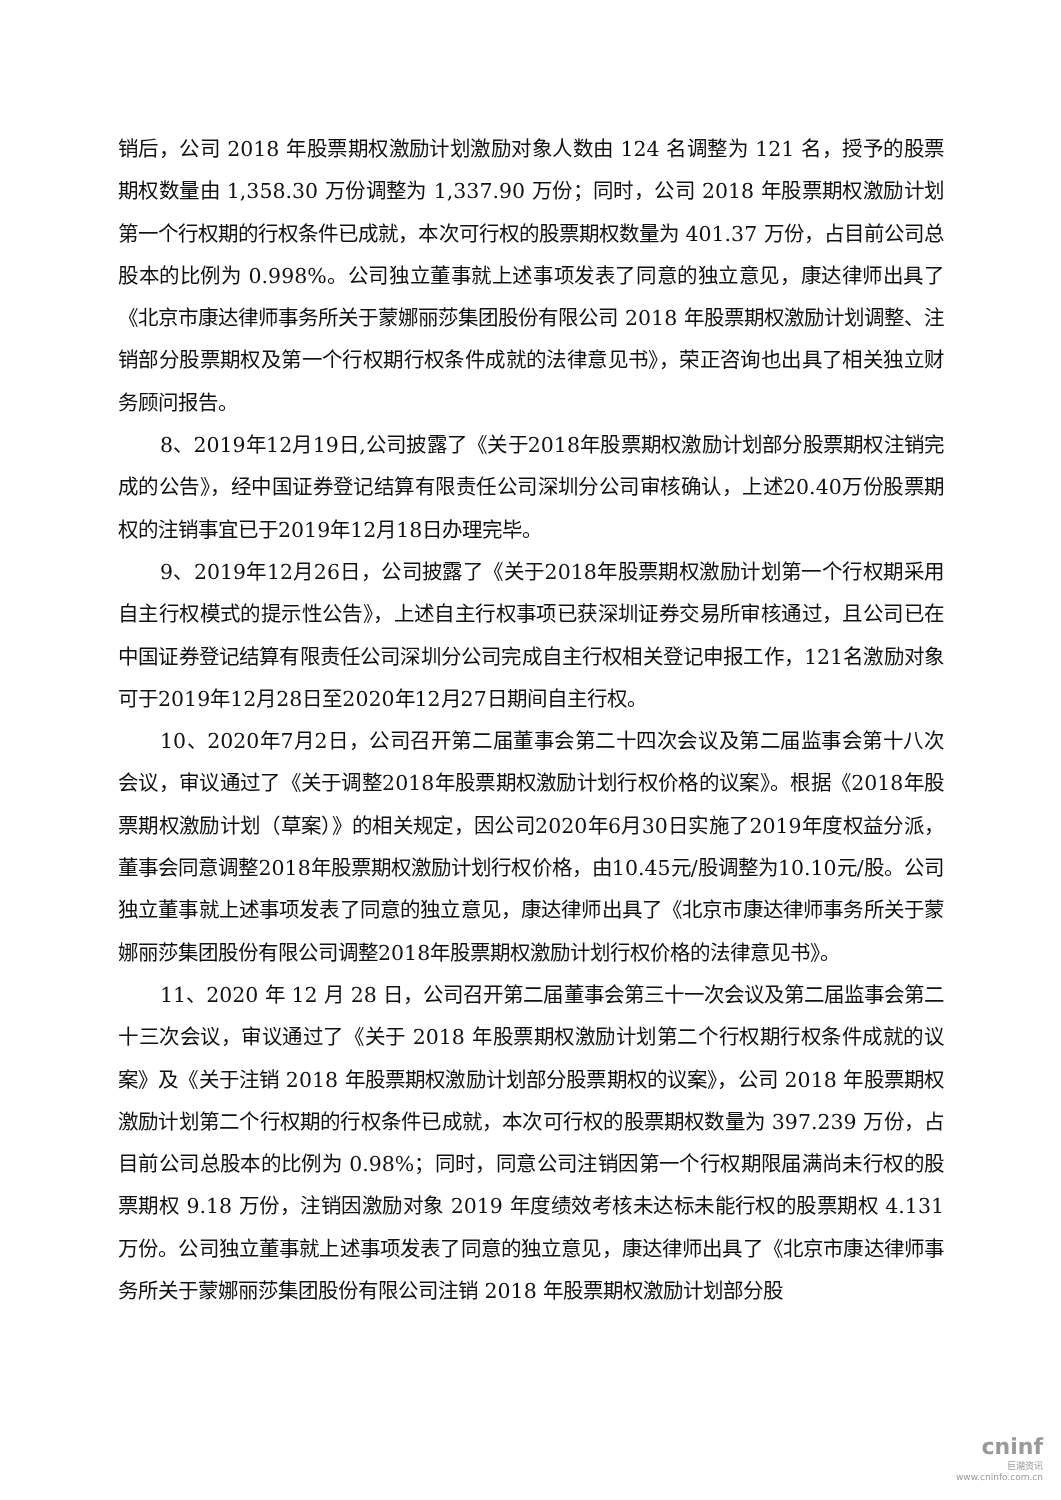销后，公司 2018 年股票期权激励计划激励对象人数由 124 名调整为 121 名，授予的股票期权数量由 1,358.30 万份调整为 1,337.90 万份；同时，公司 2018 年股票期权激励计划第一个行权期的行权条件已成就，本次可行权的股票期权数量为 401.37 万份，占目前公司总股本的比例为 0.998%。公司独立董事就上述事项发表了同意的独立意见，康达律师出具了《北京市康达律师事务所关于蒙娜丽莎集团股份有限公司 2018 年股票期权激励计划调整、注销部分股票期权及第一个行权期行权条件成就的法律意见书》，荣正咨询也出具了相关独立财务顾问报告。
8、2019年12月19日,公司披露了《关于2018年股票期权激励计划部分股票期权注销完成的公告》，经中国证券登记结算有限责任公司深圳分公司审核确认，上述20.40万份股票期权的注销事宜已于2019年12月18日办理完毕。
9、2019年12月26日，公司披露了《关于2018年股票期权激励计划第一个行权期采用自主行权模式的提示性公告》，上述自主行权事项已获深圳证券交易所审核通过，且公司已在中国证券登记结算有限责任公司深圳分公司完成自主行权相关登记申报工作，121名激励对象可于2019年12月28日至2020年12月27日期间自主行权。
10、2020年7月2日，公司召开第二届董事会第二十四次会议及第二届监事会第十八次会议，审议通过了《关于调整2018年股票期权激励计划行权价格的议案》。根据《2018年股票期权激励计划（草案）》的相关规定，因公司2020年6月30日实施了2019年度权益分派，董事会同意调整2018年股票期权激励计划行权价格，由10.45元/股调整为10.10元/股。公司独立董事就上述事项发表了同意的独立意见，康达律师出具了《北京市康达律师事务所关于蒙娜丽莎集团股份有限公司调整2018年股票期权激励计划行权价格的法律意见书》。
11、2020 年 12 月 28 日，公司召开第二届董事会第三十一次会议及第二届监事会第二十三次会议，审议通过了《关于 2018 年股票期权激励计划第二个行权期行权条件成就的议案》及《关于注销 2018 年股票期权激励计划部分股票期权的议案》，公司 2018 年股票期权激励计划第二个行权期的行权条件已成就，本次可行权的股票期权数量为 397.239 万份，占目前公司总股本的比例为 0.98%；同时，同意公司注销因第一个行权期限届满尚未行权的股票期权 9.18 万份，注销因激励对象 2019 年度绩效考核未达标未能行权的股票期权 4.131 万份。公司独立董事就上述事项发表了同意的独立意见，康达律师出具了《北京市康达律师事务所关于蒙娜丽莎集团股份有限公司注销 2018 年股票期权激励计划部分股
cninf
巨潮资讯
www.cninfo.com.cn